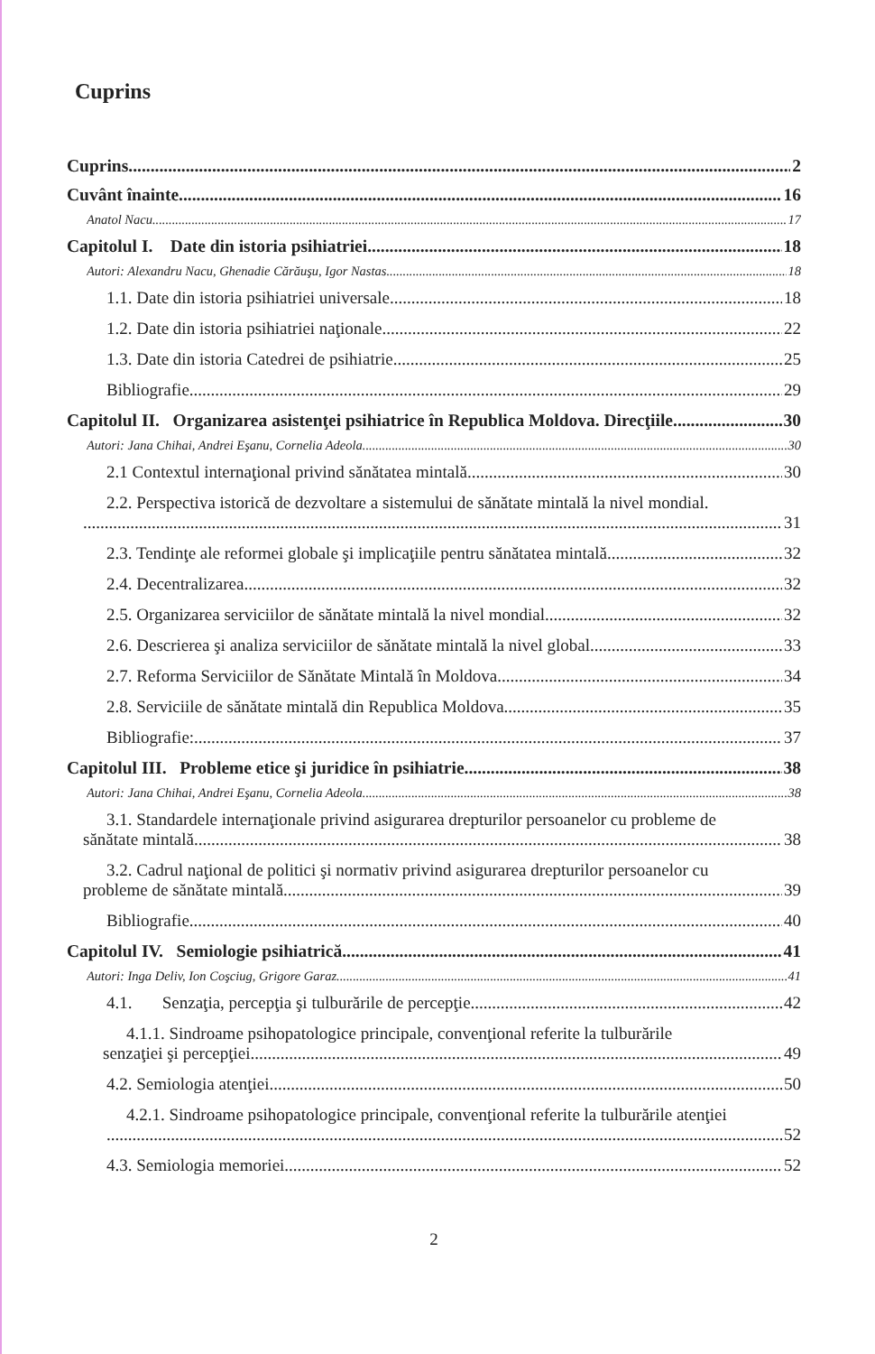Cuprins
Cuprins 2
Cuvânt înainte 16
Anatol Nacu 17
Capitolul I. Date din istoria psihiatriei 18
Autori: Alexandru Nacu, Ghenadie Cărăuşu, Igor Nastas 18
1.1. Date din istoria psihiatriei universale. 18
1.2. Date din istoria psihiatriei naţionale. 22
1.3. Date din istoria Catedrei de psihiatrie. 25
Bibliografie 29
Capitolul II. Organizarea asistenţei psihiatrice în Republica Moldova. Direcţiile 30
Autori: Jana Chihai, Andrei Eşanu, Cornelia Adeola 30
2.1 Contextul internaţional privind sănătatea mintală 30
2.2. Perspectiva istorică de dezvoltare a sistemului de sănătate mintală la nivel mondial.
31
2.3. Tendinţe ale reformei globale şi implicaţiile pentru sănătatea mintală 32
2.4. Decentralizarea 32
2.5. Organizarea serviciilor de sănătate mintală la nivel mondial. 32
2.6. Descrierea şi analiza serviciilor de sănătate mintală la nivel global. 33
2.7. Reforma Serviciilor de Sănătate Mintală în Moldova 34
2.8. Serviciile de sănătate mintală din Republica Moldova 35
Bibliografie: 37
Capitolul III. Probleme etice şi juridice în psihiatrie 38
Autori: Jana Chihai, Andrei Eşanu, Cornelia Adeola. 38
3.1. Standardele internaţionale privind asigurarea drepturilor persoanelor cu probleme de
sănătate mintală 38
3.2. Cadrul naţional de politici şi normativ privind asigurarea drepturilor persoanelor cu
probleme de sănătate mintală 39
Bibliografie 40
Capitolul IV. Semiologie psihiatrică 41
Autori: Inga Deliv, Ion Coşciug, Grigore Garaz 41
4.1. Senzaţia, percepţia şi tulburările de percepţie 42
4.1.1. Sindroame psihopatologice principale, convenţional referite la tulburările
senzaţiei şi percepţiei 49
4.2. Semiologia atenţiei 50
4.2.1. Sindroame psihopatologice principale, convenţional referite la tulburările atenţiei
52
4.3. Semiologia memoriei 52
2